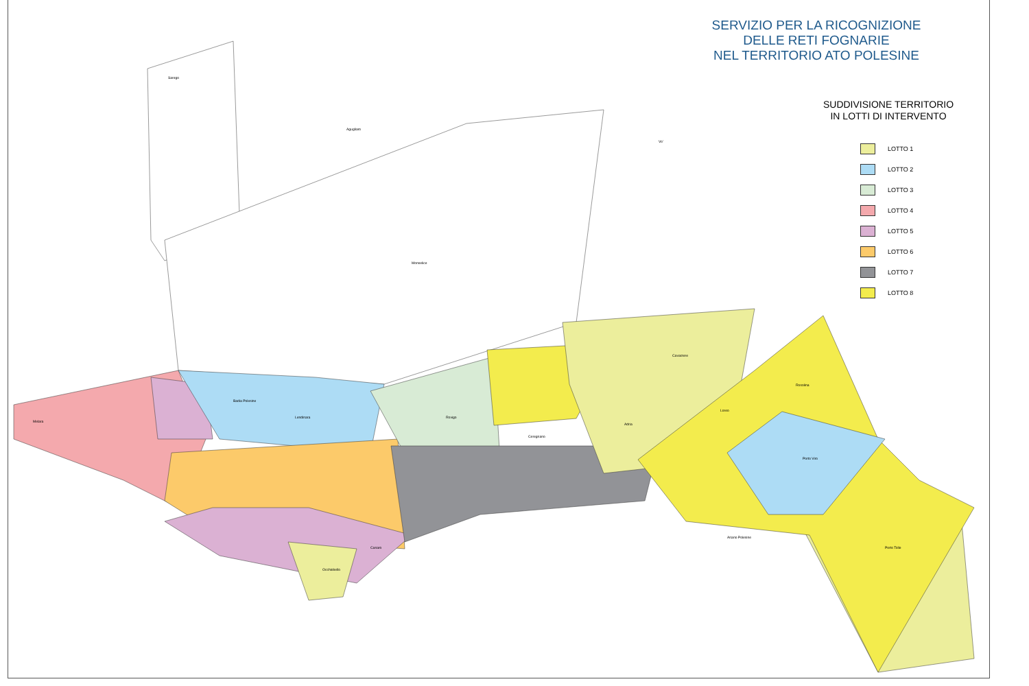SERVIZIO PER LA RICOGNIZIONE
DELLE RETI FOGNARIE
NEL TERRITORIO ATO POLESINE
SUDDIVISIONE TERRITORIO
IN LOTTI DI INTERVENTO
LOTTO 1
LOTTO 2
LOTTO 3
LOTTO 4
LOTTO 5
LOTTO 6
LOTTO 7
LOTTO 8
Sarego
Agugliaro
Vo'
Monselice
Melara
Badia Polesine
Lendinara
Rovigo
Ceregnano
Adria
Cavarzere
Rosolina
Porto Viro
Porto Tolle
Occhiobello
Canaro
Ariano Polesine
Loreo